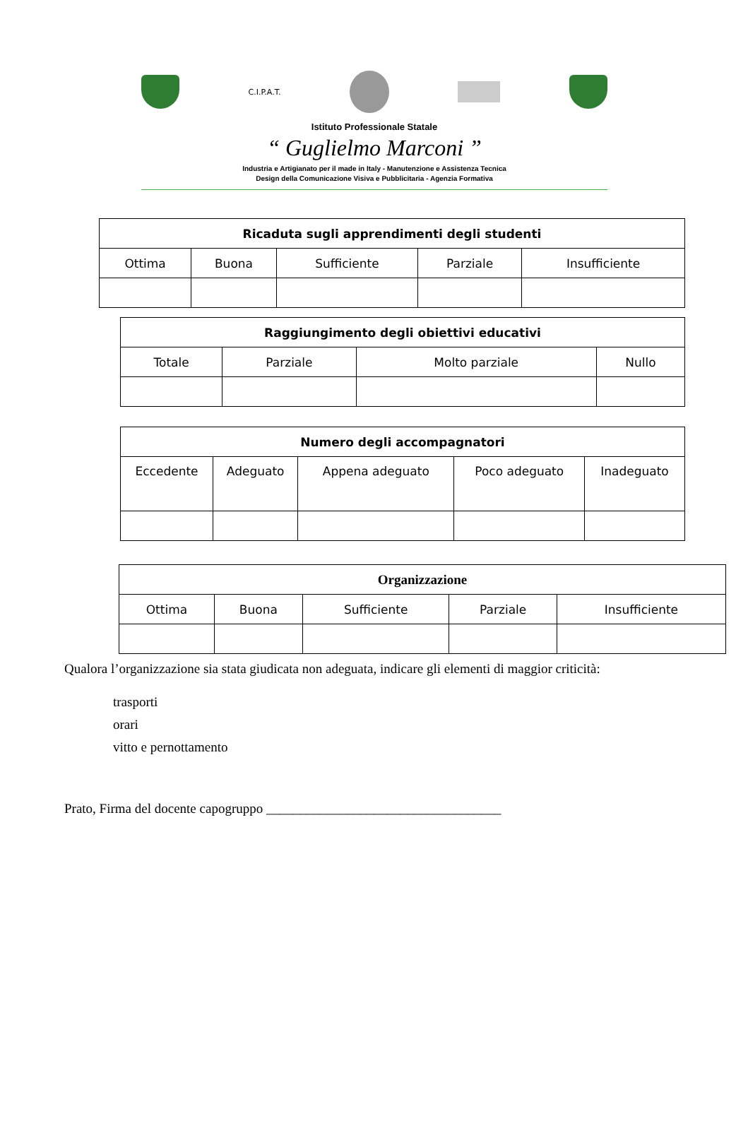C.I.P.A.T.
Istituto Professionale Statale
“ Guglielmo Marconi ”
Industria e Artigianato per il made in Italy - Manutenzione e Assistenza Tecnica
Design della Comunicazione Visiva e Pubblicitaria - Agenzia Formativa
| Ricaduta sugli apprendimenti degli studenti | | | | |
| --- | --- | --- | --- | --- |
| Ottima | Buona | Sufficiente | Parziale | Insufficiente |
| Raggiungimento degli obiettivi educativi | | | |
| --- | --- | --- | --- |
| Totale | Parziale | Molto parziale | Nullo |
| Numero degli accompagnatori | | | | |
| --- | --- | --- | --- | --- |
| Eccedente | Adeguato | Appena adeguato | Poco adeguato | Inadeguato |
| Organizzazione | | | | |
| --- | --- | --- | --- | --- |
| Ottima | Buona | Sufficiente | Parziale | Insufficiente |
Qualora l’organizzazione sia stata giudicata non adeguata, indicare gli elementi di maggior criticità:
trasporti
orari
vitto e pernottamento
Prato, Firma del docente capogruppo ___________________________________